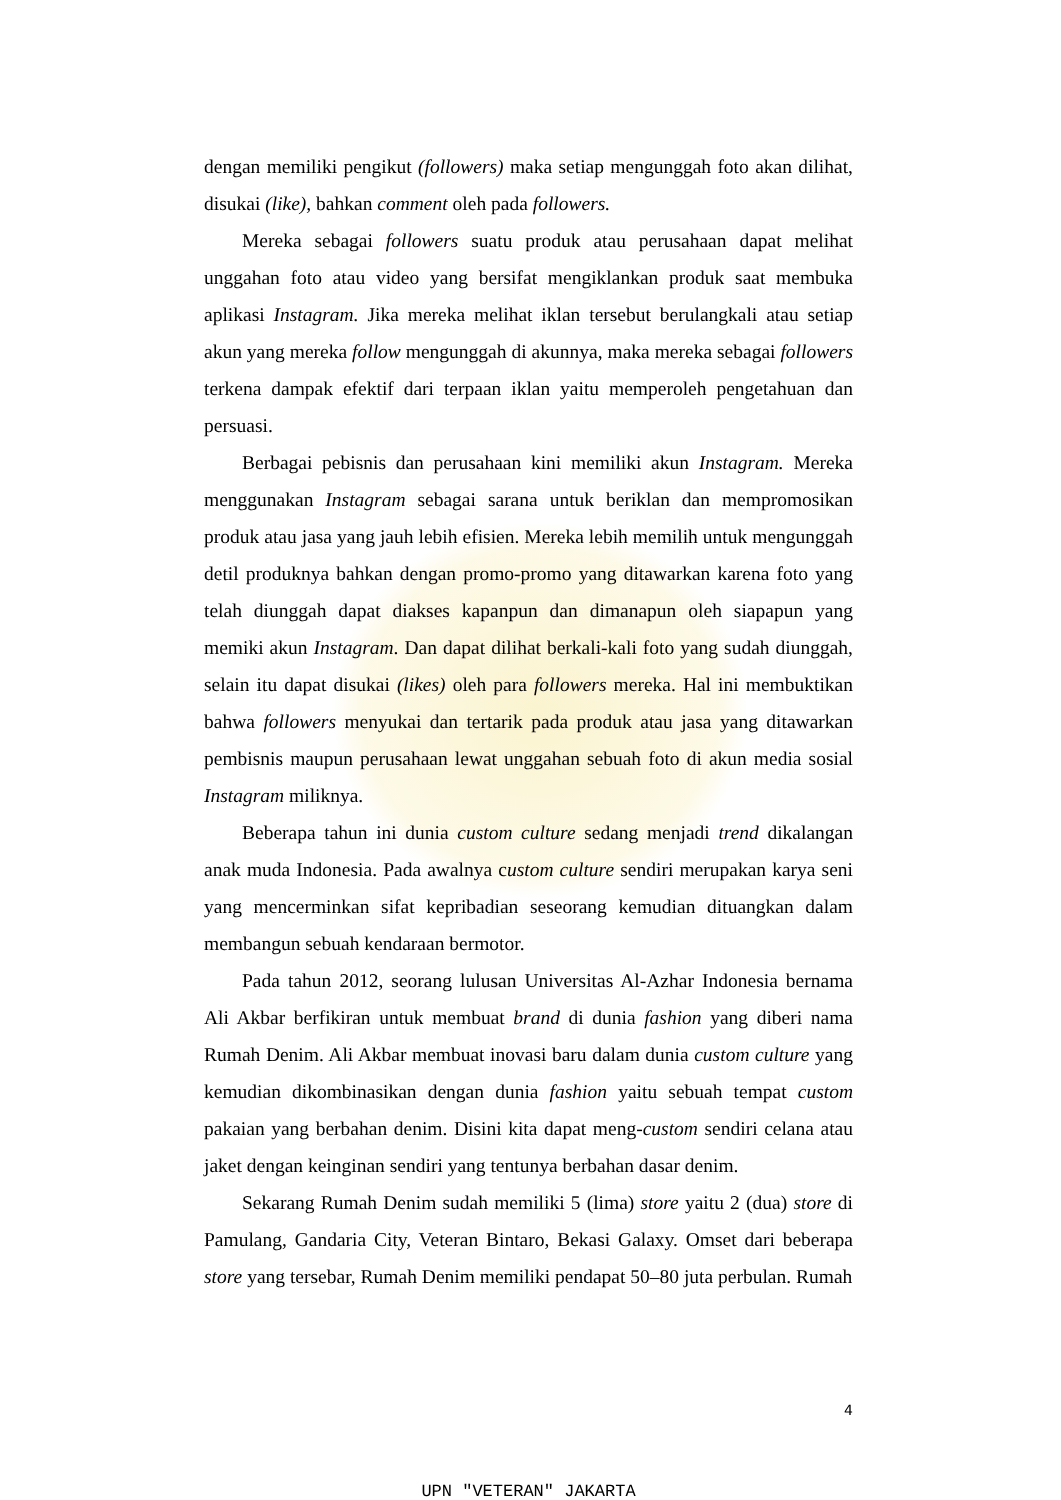dengan memiliki pengikut (followers) maka setiap mengunggah foto akan dilihat, disukai (like), bahkan comment oleh pada followers.
Mereka sebagai followers suatu produk atau perusahaan dapat melihat unggahan foto atau video yang bersifat mengiklankan produk saat membuka aplikasi Instagram. Jika mereka melihat iklan tersebut berulangkali atau setiap akun yang mereka follow mengunggah di akunnya, maka mereka sebagai followers terkena dampak efektif dari terpaan iklan yaitu memperoleh pengetahuan dan persuasi.
Berbagai pebisnis dan perusahaan kini memiliki akun Instagram. Mereka menggunakan Instagram sebagai sarana untuk beriklan dan mempromosikan produk atau jasa yang jauh lebih efisien. Mereka lebih memilih untuk mengunggah detil produknya bahkan dengan promo-promo yang ditawarkan karena foto yang telah diunggah dapat diakses kapanpun dan dimanapun oleh siapapun yang memiki akun Instagram. Dan dapat dilihat berkali-kali foto yang sudah diunggah, selain itu dapat disukai (likes) oleh para followers mereka. Hal ini membuktikan bahwa followers menyukai dan tertarik pada produk atau jasa yang ditawarkan pembisnis maupun perusahaan lewat unggahan sebuah foto di akun media sosial Instagram miliknya.
Beberapa tahun ini dunia custom culture sedang menjadi trend dikalangan anak muda Indonesia. Pada awalnya custom culture sendiri merupakan karya seni yang mencerminkan sifat kepribadian seseorang kemudian dituangkan dalam membangun sebuah kendaraan bermotor.
Pada tahun 2012, seorang lulusan Universitas Al-Azhar Indonesia bernama Ali Akbar berfikiran untuk membuat brand di dunia fashion yang diberi nama Rumah Denim. Ali Akbar membuat inovasi baru dalam dunia custom culture yang kemudian dikombinasikan dengan dunia fashion yaitu sebuah tempat custom pakaian yang berbahan denim. Disini kita dapat meng-custom sendiri celana atau jaket dengan keinginan sendiri yang tentunya berbahan dasar denim.
Sekarang Rumah Denim sudah memiliki 5 (lima) store yaitu 2 (dua) store di Pamulang, Gandaria City, Veteran Bintaro, Bekasi Galaxy. Omset dari beberapa store yang tersebar, Rumah Denim memiliki pendapat 50–80 juta perbulan. Rumah
4
UPN "VETERAN" JAKARTA